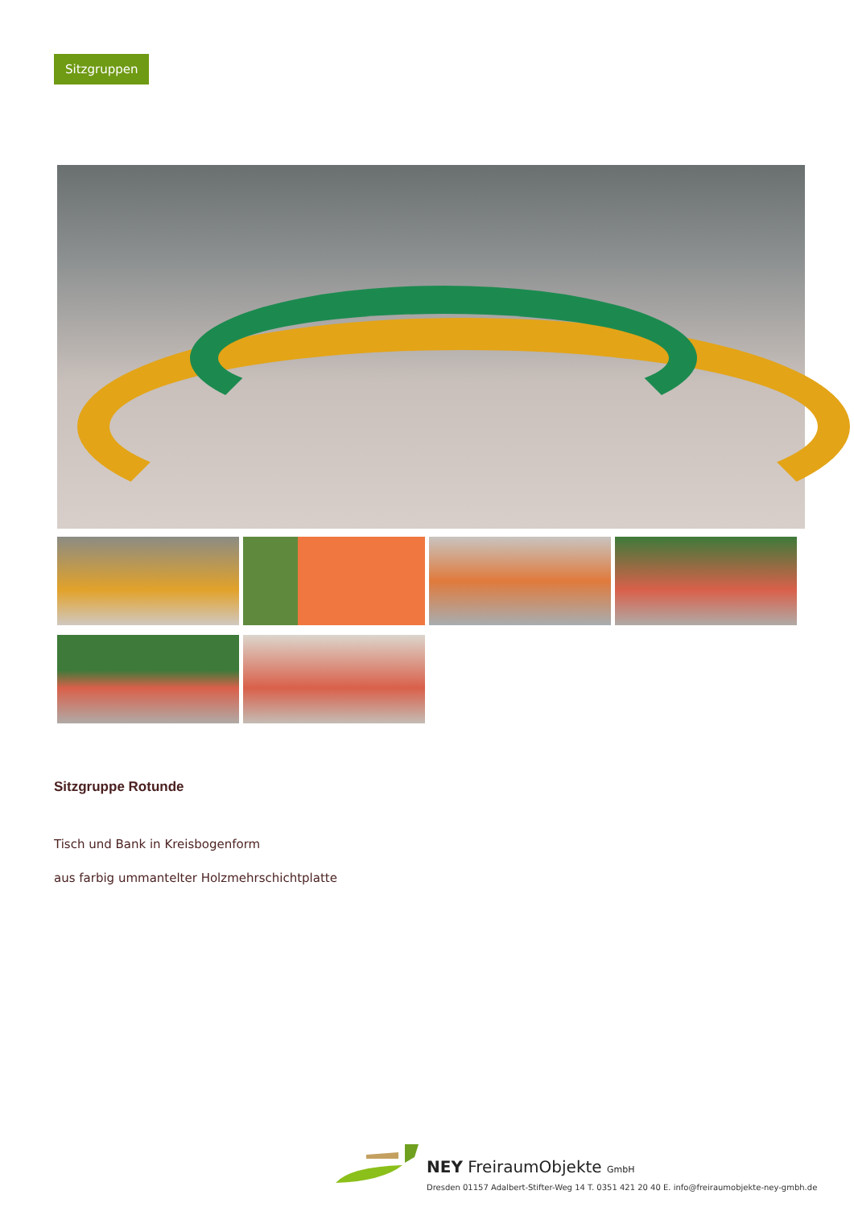Sitzgruppen
Sitzgruppe Rotunde
Tisch und Bank in Kreisbogenform
aus farbig ummantelter Holzmehrschichtplatte
NEY FreiraumObjekte GmbH
Dresden 01157 Adalbert-Stifter-Weg 14 T. 0351 421 20 40 E. info@freiraumobjekte-ney-gmbh.de